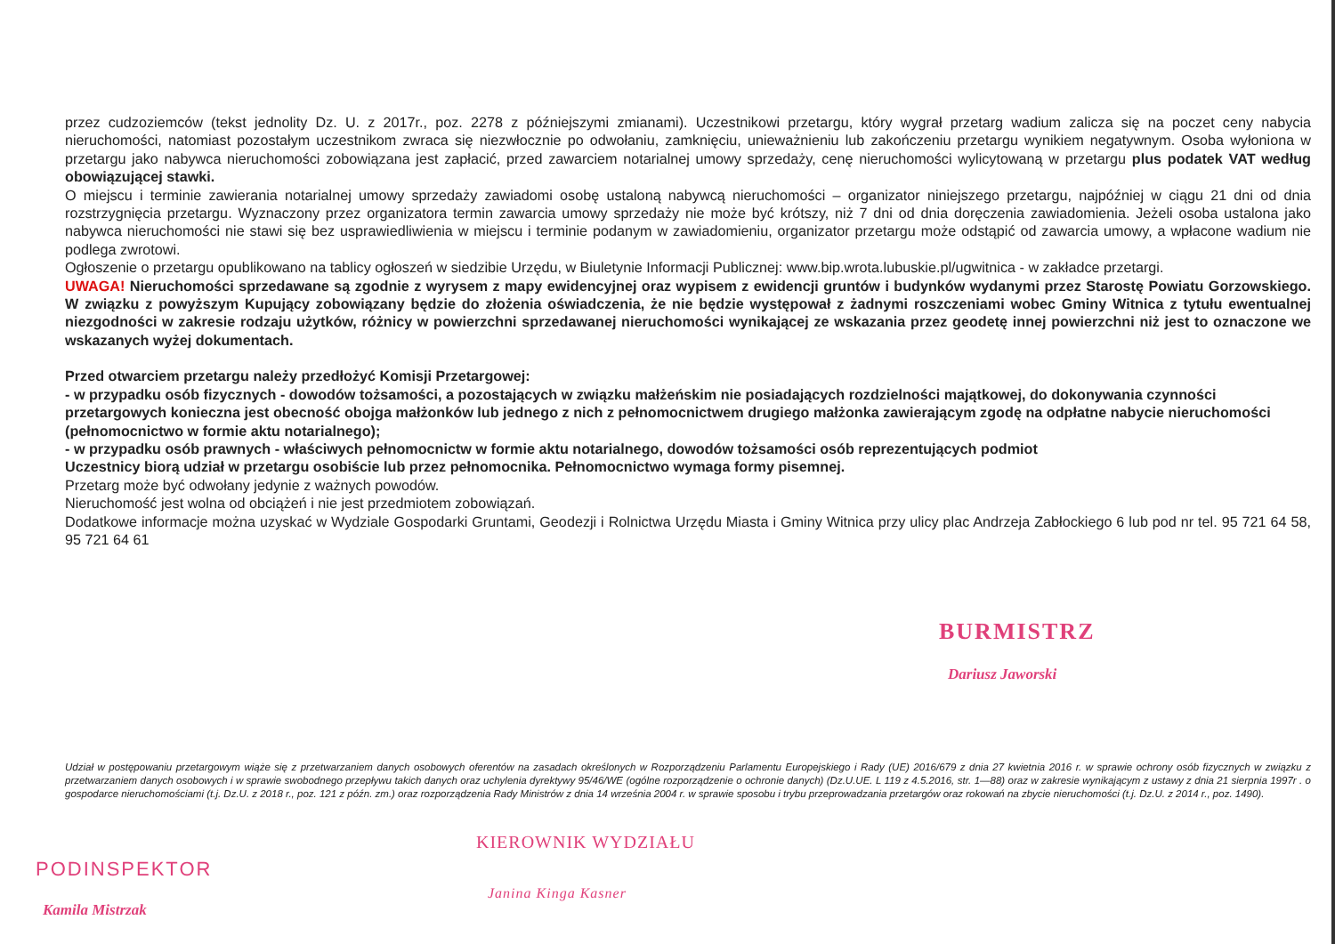przez cudzoziemców (tekst jednolity Dz. U. z 2017r., poz. 2278 z późniejszymi zmianami). Uczestnikowi przetargu, który wygrał przetarg wadium zalicza się na poczet ceny nabycia nieruchomości, natomiast pozostałym uczestnikom zwraca się niezwłocznie po odwołaniu, zamknięciu, unieważnieniu lub zakończeniu przetargu wynikiem negatywnym. Osoba wyłoniona w przetargu jako nabywca nieruchomości zobowiązana jest zapłacić, przed zawarciem notarialnej umowy sprzedaży, cenę nieruchomości wylicytowaną w przetargu plus podatek VAT według obowiązującej stawki.
O miejscu i terminie zawierania notarialnej umowy sprzedaży zawiadomi osobę ustaloną nabywcą nieruchomości – organizator niniejszego przetargu, najpóźniej w ciągu 21 dni od dnia rozstrzygnięcia przetargu. Wyznaczony przez organizatora termin zawarcia umowy sprzedaży nie może być krótszy, niż 7 dni od dnia doręczenia zawiadomienia. Jeżeli osoba ustalona jako nabywca nieruchomości nie stawi się bez usprawiedliwienia w miejscu i terminie podanym w zawiadomieniu, organizator przetargu może odstąpić od zawarcia umowy, a wpłacone wadium nie podlega zwrotowi.
Ogłoszenie o przetargu opublikowano na tablicy ogłoszeń w siedzibie Urzędu, w Biuletynie Informacji Publicznej: www.bip.wrota.lubuskie.pl/ugwitnica - w zakładce przetargi.
UWAGA! Nieruchomości sprzedawane są zgodnie z wyrysem z mapy ewidencyjnej oraz wypisem z ewidencji gruntów i budynków wydanymi przez Starostę Powiatu Gorzowskiego. W związku z powyższym Kupujący zobowiązany będzie do złożenia oświadczenia, że nie będzie występował z żadnymi roszczeniami wobec Gminy Witnica z tytułu ewentualnej niezgodności w zakresie rodzaju użytków, różnicy w powierzchni sprzedawanej nieruchomości wynikającej ze wskazania przez geodetę innej powierzchni niż jest to oznaczone we wskazanych wyżej dokumentach.
Przed otwarciem przetargu należy przedłożyć Komisji Przetargowej:
- w przypadku osób fizycznych - dowodów tożsamości, a pozostających w związku małżeńskim nie posiadających rozdzielności majątkowej, do dokonywania czynności przetargowych konieczna jest obecność obojga małżonków lub jednego z nich z pełnomocnictwem drugiego małżonka zawierającym zgodę na odpłatne nabycie nieruchomości (pełnomocnictwo w formie aktu notarialnego);
- w przypadku osób prawnych - właściwych pełnomocnictw w formie aktu notarialnego, dowodów tożsamości osób reprezentujących podmiot
Uczestnicy biorą udział w przetargu osobiście lub przez pełnomocnika. Pełnomocnictwo wymaga formy pisemnej.
Przetarg może być odwołany jedynie z ważnych powodów.
Nieruchomość jest wolna od obciążeń i nie jest przedmiotem zobowiązań.
Dodatkowe informacje można uzyskać w Wydziale Gospodarki Gruntami, Geodezji i Rolnictwa Urzędu Miasta i Gminy Witnica przy ulicy plac Andrzeja Zabłockiego 6 lub pod nr tel. 95 721 64 58, 95 721 64 61
BURMISTRZ
Dariusz Jaworski
Udział w postępowaniu przetargowym wiąże się z przetwarzaniem danych osobowych oferentów na zasadach określonych w Rozporządzeniu Parlamentu Europejskiego i Rady (UE) 2016/679 z dnia 27 kwietnia 2016 r. w sprawie ochrony osób fizycznych w związku z przetwarzaniem danych osobowych i w sprawie swobodnego przepływu takich danych oraz uchylenia dyrektywy 95/46/WE (ogólne rozporządzenie o ochronie danych) (Dz.U.UE. L 119 z 4.5.2016, str. 1—88) oraz w zakresie wynikającym z ustawy z dnia 21 sierpnia 1997r . o gospodarce nieruchomościami (t.j. Dz.U. z 2018 r., poz. 121 z późn. zm.) oraz rozporządzenia Rady Ministrów z dnia 14 września 2004 r. w sprawie sposobu i trybu przeprowadzania przetargów oraz rokowań na zbycie nieruchomości (t.j. Dz.U. z 2014 r., poz. 1490).
PODINSPEKTOR
Kamila Mistrzak
KIEROWNIK WYDZIAŁU
Janina Kinga Kasner